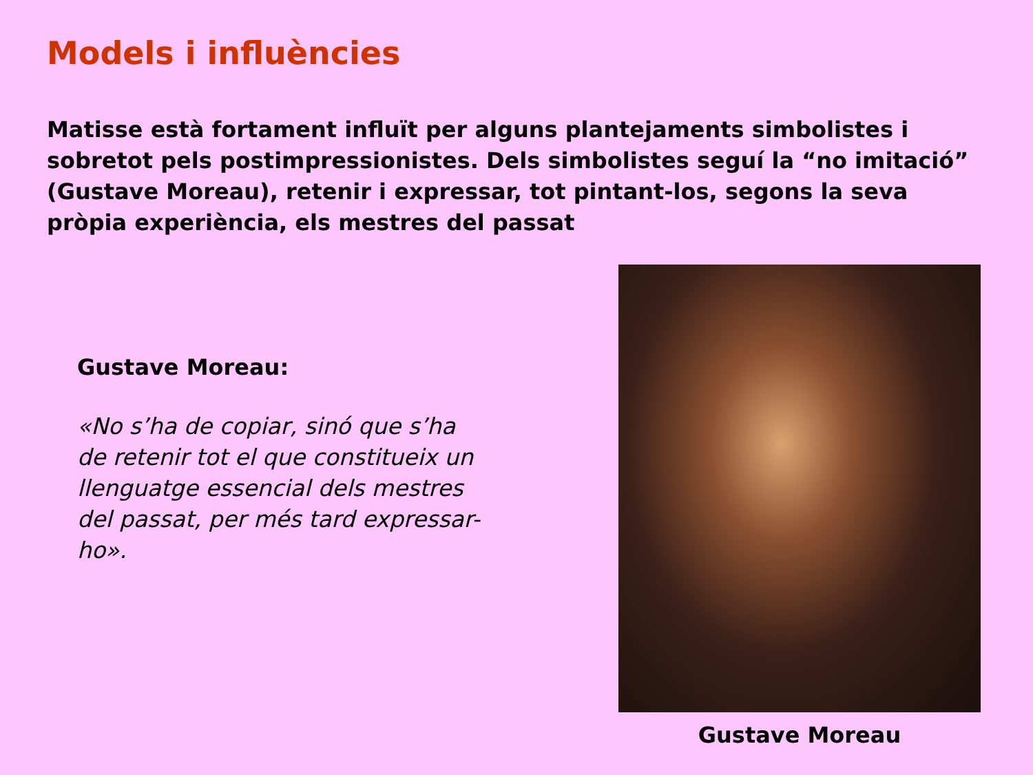Models i influències
Matisse està fortament influït per alguns plantejaments simbolistes i sobretot pels postimpressionistes. Dels simbolistes seguí la “no imitació” (Gustave Moreau), retenir i expressar, tot pintant-los, segons la seva pròpia experiència, els mestres del passat
Gustave Moreau:
«No s’ha de copiar, sinó que s’ha de retenir tot el que constitueix un llenguatge essencial dels mestres del passat, per més tard expressar-ho».
Gustave Moreau